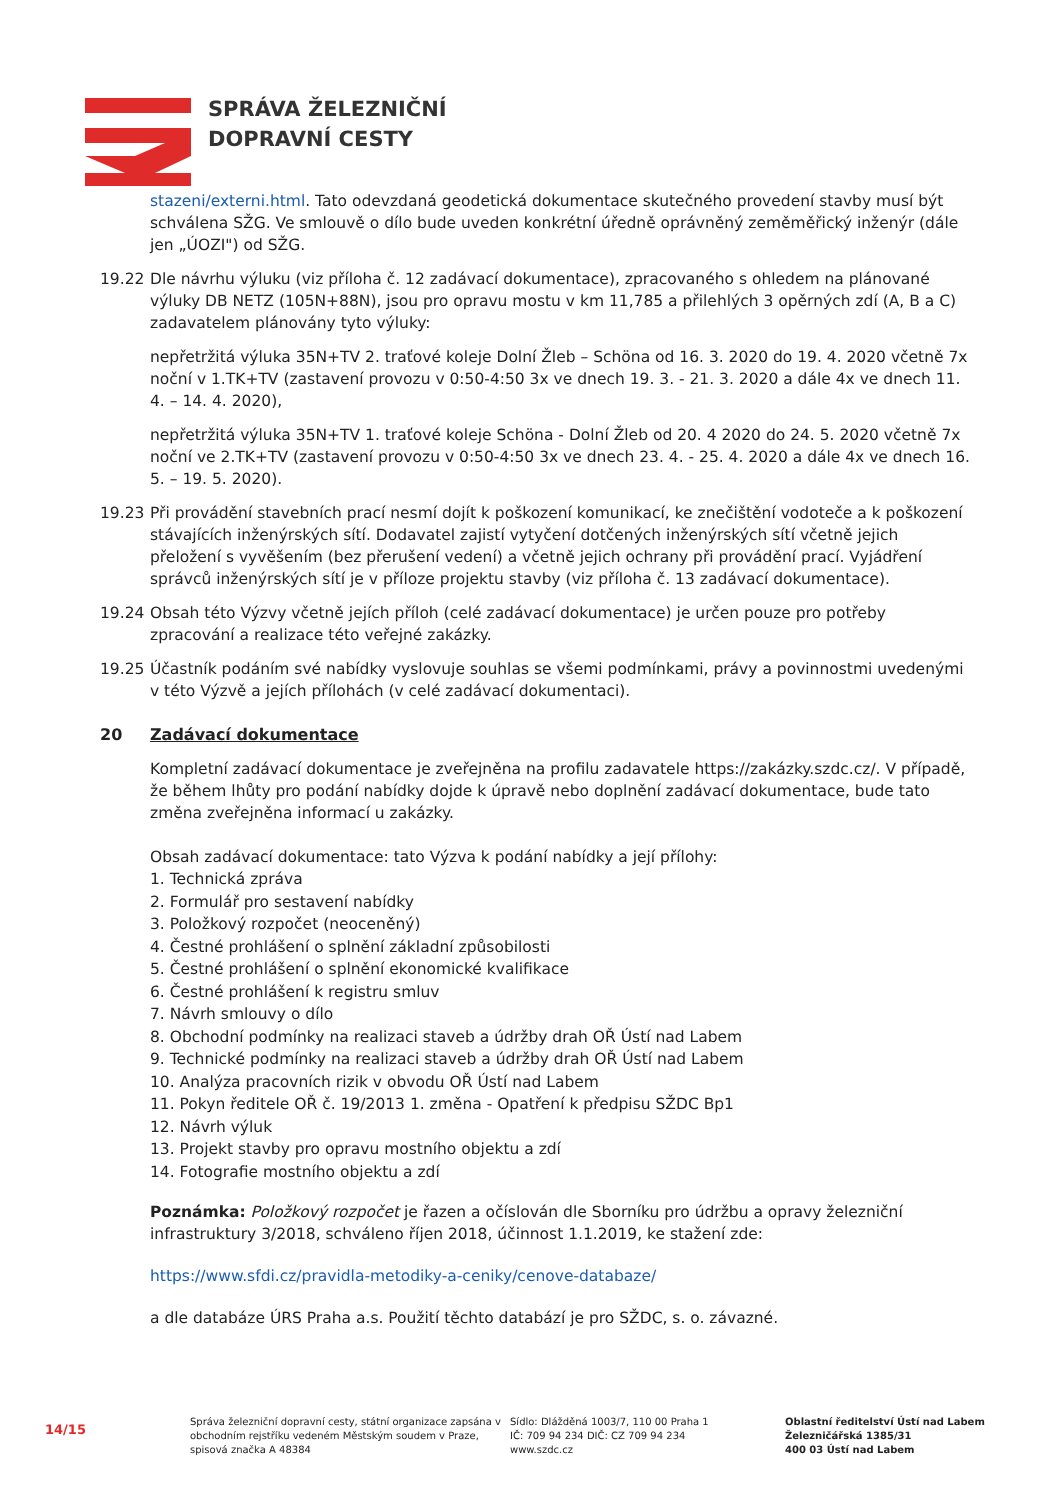SPRÁVA ŽELEZNIČNÍ
DOPRAVNÍ CESTY
stazeni/externi.html. Tato odevzdaná geodetická dokumentace skutečného provedení stavby musí být schválena SŽG. Ve smlouvě o dílo bude uveden konkrétní úředně oprávněný zeměměřický inženýr (dále jen „ÚOZI") od SŽG.
19.22 Dle návrhu výluku (viz příloha č. 12 zadávací dokumentace), zpracovaného s ohledem na plánované výluky DB NETZ (105N+88N), jsou pro opravu mostu v km 11,785 a přilehlých 3 opěrných zdí (A, B a C) zadavatelem plánovány tyto výluky:
nepřetržitá výluka 35N+TV 2. traťové koleje Dolní Žleb – Schöna od 16. 3. 2020 do 19. 4. 2020 včetně 7x noční v 1.TK+TV (zastavení provozu v 0:50-4:50 3x ve dnech 19. 3. - 21. 3. 2020 a dále 4x ve dnech 11. 4. – 14. 4. 2020),
nepřetržitá výluka 35N+TV 1. traťové koleje Schöna - Dolní Žleb od 20. 4 2020 do 24. 5. 2020 včetně 7x noční ve 2.TK+TV (zastavení provozu v 0:50-4:50 3x ve dnech 23. 4. - 25. 4. 2020 a dále 4x ve dnech 16. 5. – 19. 5. 2020).
19.23 Při provádění stavebních prací nesmí dojít k poškození komunikací, ke znečištění vodoteče a k poškození stávajících inženýrských sítí. Dodavatel zajistí vytyčení dotčených inženýrských sítí včetně jejich přeložení s vyvěšením (bez přerušení vedení) a včetně jejich ochrany při provádění prací. Vyjádření správců inženýrských sítí je v příloze projektu stavby (viz příloha č. 13 zadávací dokumentace).
19.24 Obsah této Výzvy včetně jejích příloh (celé zadávací dokumentace) je určen pouze pro potřeby zpracování a realizace této veřejné zakázky.
19.25 Účastník podáním své nabídky vyslovuje souhlas se všemi podmínkami, právy a povinnostmi uvedenými v této Výzvě a jejích přílohách (v celé zadávací dokumentaci).
20 Zadávací dokumentace
Kompletní zadávací dokumentace je zveřejněna na profilu zadavatele https://zakázky.szdc.cz/. V případě, že během lhůty pro podání nabídky dojde k úpravě nebo doplnění zadávací dokumentace, bude tato změna zveřejněna informací u zakázky.
Obsah zadávací dokumentace: tato Výzva k podání nabídky a její přílohy:
1. Technická zpráva
2. Formulář pro sestavení nabídky
3. Položkový rozpočet (neoceněný)
4. Čestné prohlášení o splnění základní způsobilosti
5. Čestné prohlášení o splnění ekonomické kvalifikace
6. Čestné prohlášení k registru smluv
7. Návrh smlouvy o dílo
8. Obchodní podmínky na realizaci staveb a údržby drah OŘ Ústí nad Labem
9. Technické podmínky na realizaci staveb a údržby drah OŘ Ústí nad Labem
10. Analýza pracovních rizik v obvodu OŘ Ústí nad Labem
11. Pokyn ředitele OŘ č. 19/2013 1. změna - Opatření k předpisu SŽDC Bp1
12. Návrh výluk
13. Projekt stavby pro opravu mostního objektu a zdí
14. Fotografie mostního objektu a zdí
Poznámka: Položkový rozpočet je řazen a očíslován dle Sborníku pro údržbu a opravy železniční infrastruktury 3/2018, schváleno říjen 2018, účinnost 1.1.2019, ke stažení zde:
https://www.sfdi.cz/pravidla-metodiky-a-ceniky/cenove-databaze/
a dle databáze ÚRS Praha a.s. Použití těchto databází je pro SŽDC, s. o. závazné.
14/15
Správa železniční dopravní cesty, státní organizace zapsána v obchodním rejstříku vedeném Městským soudem v Praze, spisová značka A 48384
Sídlo: Dlážděná 1003/7, 110 00 Praha 1
IČ: 709 94 234 DIČ: CZ 709 94 234
www.szdc.cz
Oblastní ředitelství Ústí nad Labem
Železničářská 1385/31
400 03 Ústí nad Labem